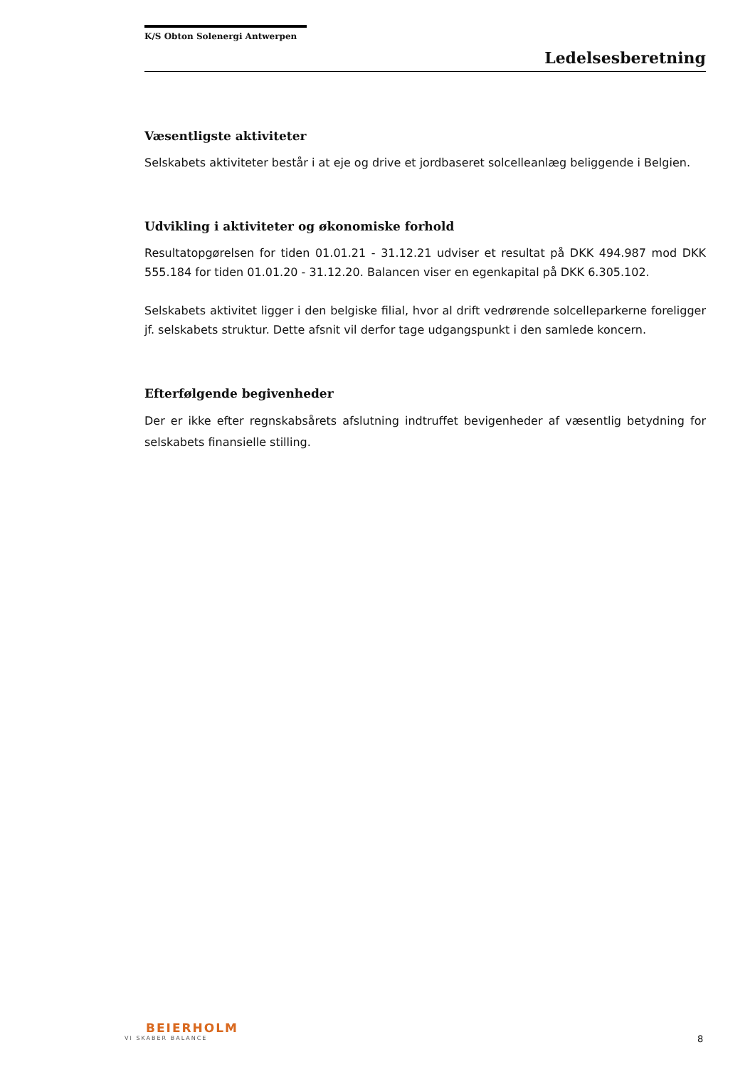K/S Obton Solenergi Antwerpen
Ledelsesberetning
Væsentligste aktiviteter
Selskabets aktiviteter består i at eje og drive et jordbaseret solcelleanlæg beliggende i Belgien.
Udvikling i aktiviteter og økonomiske forhold
Resultatopgørelsen for tiden 01.01.21 - 31.12.21 udviser et resultat på DKK 494.987 mod DKK 555.184 for tiden 01.01.20 - 31.12.20. Balancen viser en egenkapital på DKK 6.305.102.
Selskabets aktivitet ligger i den belgiske filial, hvor al drift vedrørende solcelleparkerne foreligger jf. selskabets struktur. Dette afsnit vil derfor tage udgangspunkt i den samlede koncern.
Efterfølgende begivenheder
Der er ikke efter regnskabsårets afslutning indtruffet bevigenheder af væsentlig betydning for selskabets finansielle stilling.
BEIERHOLM
VI SKABER BALANCE
8